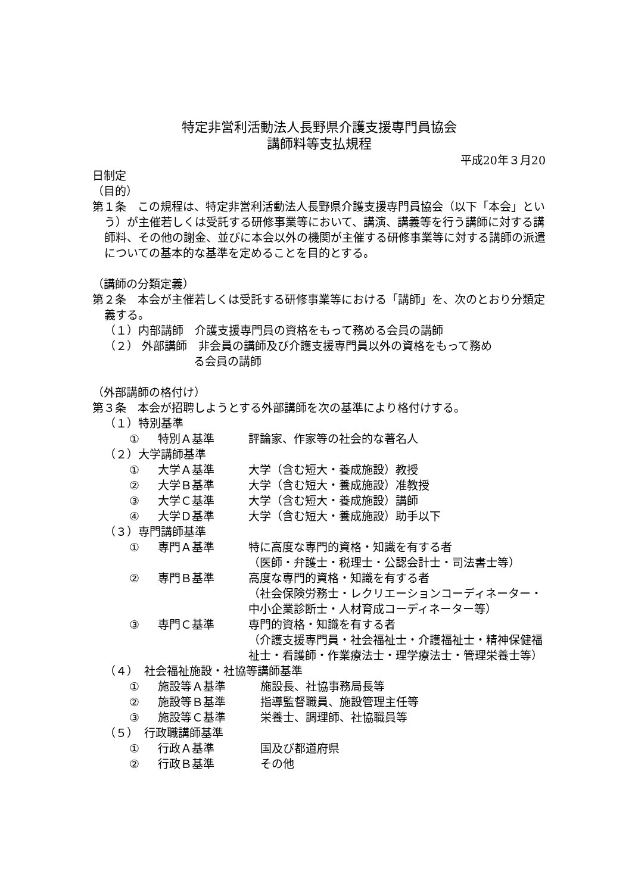特定非営利活動法人長野県介護支援専門員協会
講師料等支払規程
平成20年３月20
日制定
（目的）
第１条　この規程は、特定非営利活動法人長野県介護支援専門員協会（以下「本会」という）が主催若しくは受託する研修事業等において、講演、講義等を行う講師に対する講師料、その他の謝金、並びに本会以外の機関が主催する研修事業等に対する講師の派遣についての基本的な基準を定めることを目的とする。
（講師の分類定義）
第２条　本会が主催若しくは受託する研修事業等における「講師」を、次のとおり分類定義する。
（１）内部講師　介護支援専門員の資格をもって務める会員の講師
（２） 外部講師　非会員の講師及び介護支援専門員以外の資格をもって務め
る会員の講師
（外部講師の格付け）
第３条　本会が招聘しようとする外部講師を次の基準により格付けする。
（１）特別基準
① 特別Ａ基準 評論家、作家等の社会的な著名人
（２）大学講師基準
① 大学Ａ基準 大学（含む短大・養成施設）教授
② 大学Ｂ基準 大学（含む短大・養成施設）准教授
③ 大学Ｃ基準 大学（含む短大・養成施設）講師
④ 大学Ｄ基準 大学（含む短大・養成施設）助手以下
（３）専門講師基準
① 専門Ａ基準 特に高度な専門的資格・知識を有する者
（医師・弁護士・税理士・公認会計士・司法書士等）
② 専門Ｂ基準 高度な専門的資格・知識を有する者
（社会保険労務士・レクリエーションコーディネーター・中小企業診断士・人材育成コーディネーター等）
③ 専門Ｃ基準 専門的資格・知識を有する者
（介護支援専門員・社会福祉士・介護福祉士・精神保健福祉士・看護師・作業療法士・理学療法士・管理栄養士等）
（４）　社会福祉施設・社協等講師基準
① 施設等Ａ基準 施設長、社協事務局長等
② 施設等Ｂ基準 指導監督職員、施設管理主任等
③ 施設等Ｃ基準 栄養士、調理師、社協職員等
（５）　行政職講師基準
① 行政Ａ基準 国及び都道府県
② 行政Ｂ基準 その他